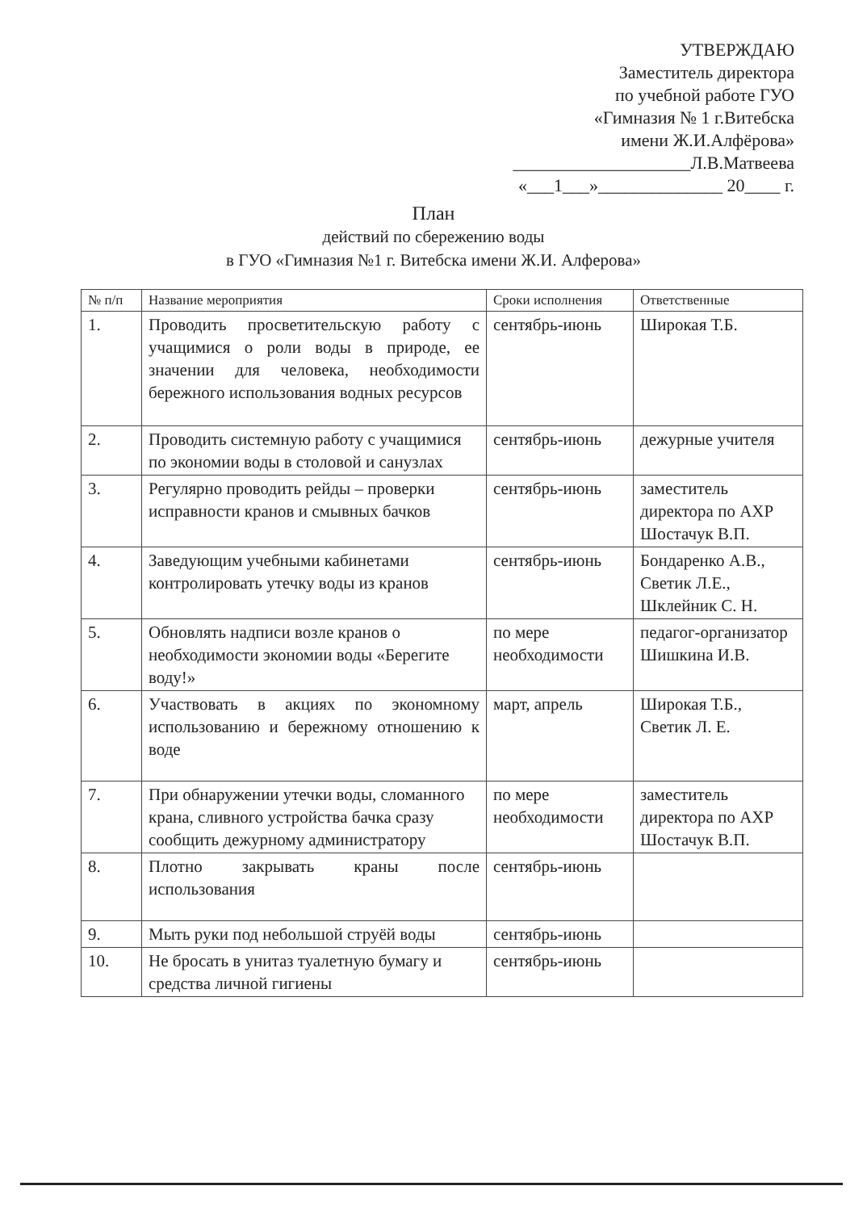УТВЕРЖДАЮ
Заместитель директора
по учебной работе ГУО
«Гимназия № 1 г.Витебска
имени Ж.И.Алфёрова»
____________________Л.В.Матвеева
«___1___»______________ 20____ г.
План
действий по сбережению воды
в ГУО «Гимназия №1 г. Витебска имени Ж.И. Алферова»
| № п/п | Название мероприятия | Сроки исполнения | Ответственные |
| --- | --- | --- | --- |
| 1. | Проводить просветительскую работу с учащимися о роли воды в природе, ее значении для человека, необходимости бережного использования водных ресурсов | сентябрь-июнь | Широкая Т.Б. |
| 2. | Проводить системную работу с учащимися по экономии воды в столовой и санузлах | сентябрь-июнь | дежурные учителя |
| 3. | Регулярно проводить рейды – проверки исправности кранов и смывных бачков | сентябрь-июнь | заместитель директора по АХР Шостачук В.П. |
| 4. | Заведующим учебными кабинетами контролировать утечку воды из кранов | сентябрь-июнь | Бондаренко А.В., Светик Л.Е., Шклейник С. Н. |
| 5. | Обновлять надписи возле кранов о необходимости экономии воды «Берегите воду!» | по мере необходимости | педагог-организатор Шишкина И.В. |
| 6. | Участвовать в акциях по экономному использованию и бережному отношению к воде | март, апрель | Широкая Т.Б., Светик Л. Е. |
| 7. | При обнаружении утечки воды, сломанного крана, сливного устройства бачка сразу сообщить дежурному администратору | по мере необходимости | заместитель директора по АХР Шостачук В.П. |
| 8. | Плотно закрывать краны после использования | сентябрь-июнь | |
| 9. | Мыть руки под небольшой струёй воды | сентябрь-июнь | |
| 10. | Не бросать в унитаз туалетную бумагу и средства личной гигиены | сентябрь-июнь | |